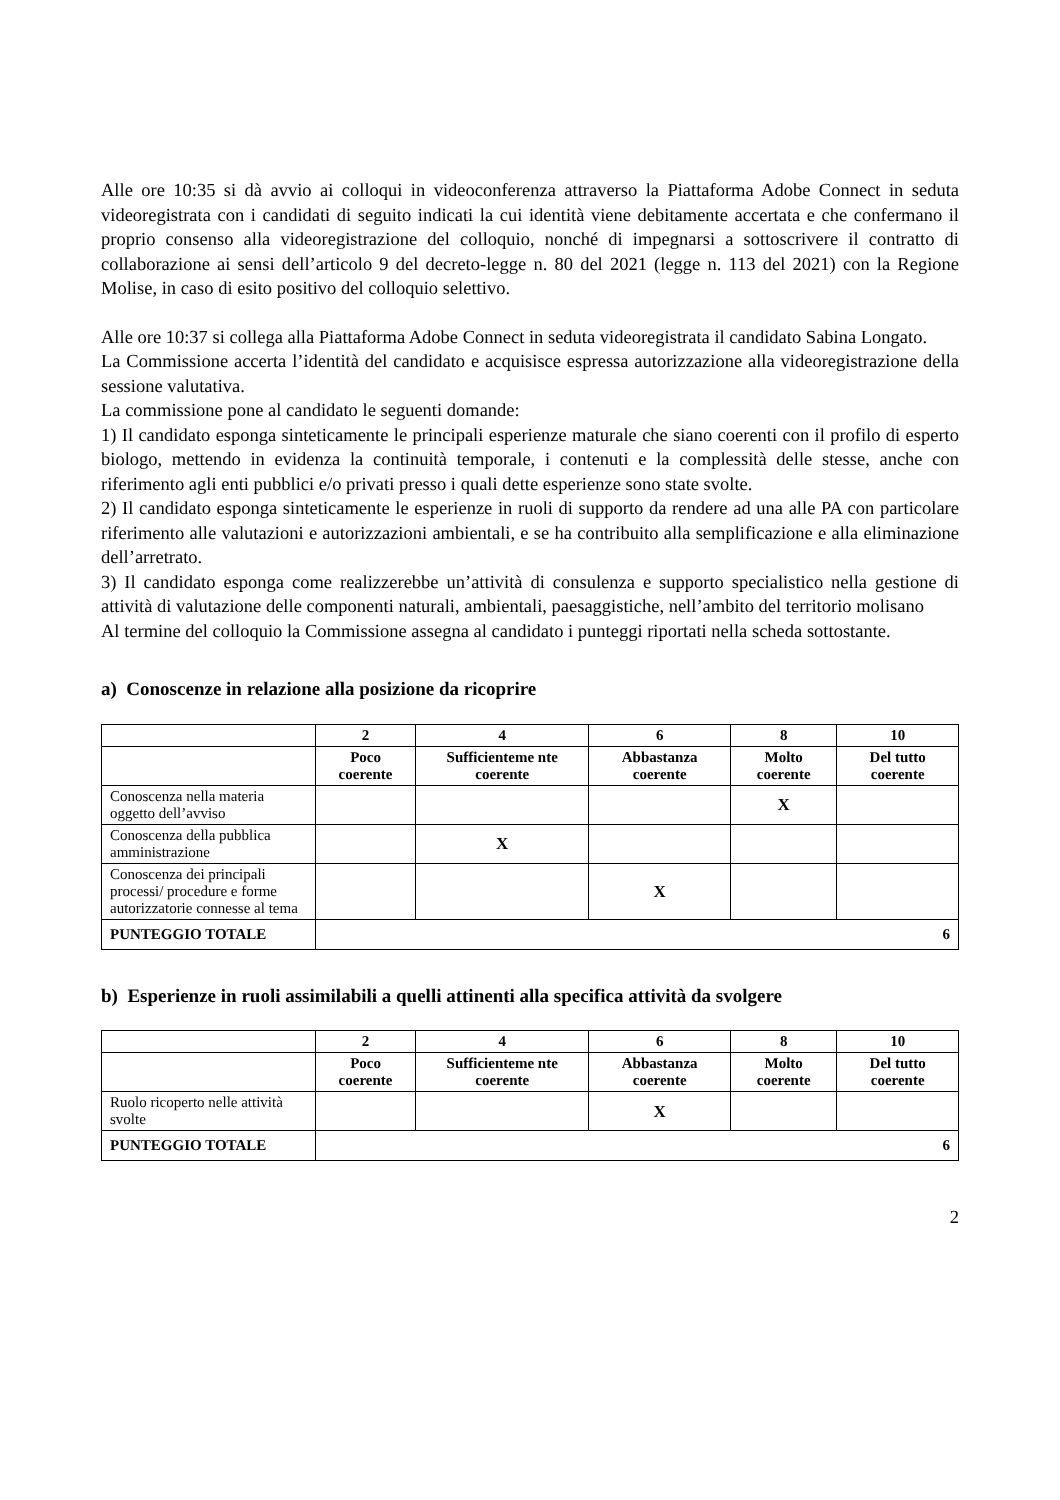Alle ore 10:35 si dà avvio ai colloqui in videoconferenza attraverso la Piattaforma Adobe Connect in seduta videoregistrata con i candidati di seguito indicati la cui identità viene debitamente accertata e che confermano il proprio consenso alla videoregistrazione del colloquio, nonché di impegnarsi a sottoscrivere il contratto di collaborazione ai sensi dell’articolo 9 del decreto-legge n. 80 del 2021 (legge n. 113 del 2021) con la Regione Molise, in caso di esito positivo del colloquio selettivo.
Alle ore 10:37 si collega alla Piattaforma Adobe Connect in seduta videoregistrata il candidato Sabina Longato.
La Commissione accerta l’identità del candidato e acquisisce espressa autorizzazione alla videoregistrazione della sessione valutativa.
La commissione pone al candidato le seguenti domande:
1) Il candidato esponga sinteticamente le principali esperienze maturale che siano coerenti con il profilo di esperto biologo, mettendo in evidenza la continuità temporale, i contenuti e la complessità delle stesse, anche con riferimento agli enti pubblici e/o privati presso i quali dette esperienze sono state svolte.
2) Il candidato esponga sinteticamente le esperienze in ruoli di supporto da rendere ad una alle PA con particolare riferimento alle valutazioni e autorizzazioni ambientali, e se ha contribuito alla semplificazione e alla eliminazione dell’arretrato.
3) Il candidato esponga come realizzerebbe un’attività di consulenza e supporto specialistico nella gestione di attività di valutazione delle componenti naturali, ambientali, paesaggistiche, nell’ambito del territorio molisano
Al termine del colloquio la Commissione assegna al candidato i punteggi riportati nella scheda sottostante.
a) Conoscenze in relazione alla posizione da ricoprire
| | 2 | 4 | 6 | 8 | 10 |
| --- | --- | --- | --- | --- | --- |
| | Poco coerente | Sufficienteme nte coerente | Abbastanza coerente | Molto coerente | Del tutto coerente |
| Conoscenza nella materia oggetto dell’avviso | | | | X | |
| Conoscenza della pubblica amministrazione | | X | | | |
| Conoscenza dei principali processi/ procedure e forme autorizzatorie connesse al tema | | | X | | |
| PUNTEGGIO TOTALE | 6 | | | | |
b) Esperienze in ruoli assimilabili a quelli attinenti alla specifica attività da svolgere
| | 2 | 4 | 6 | 8 | 10 |
| --- | --- | --- | --- | --- | --- |
| | Poco coerente | Sufficienteme nte coerente | Abbastanza coerente | Molto coerente | Del tutto coerente |
| Ruolo ricoperto nelle attività svolte | | | X | | |
| PUNTEGGIO TOTALE | 6 | | | | |
2